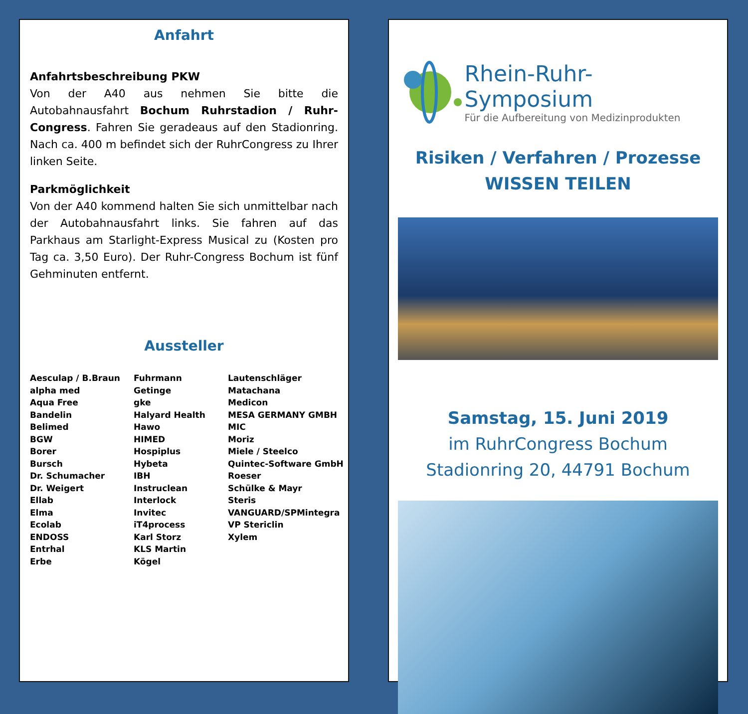Anfahrt
Anfahrtsbeschreibung PKW
Von der A40 aus nehmen Sie bitte die Autobahnausfahrt Bochum Ruhrstadion / Ruhr-Congress. Fahren Sie geradeaus auf den Stadionring. Nach ca. 400 m befindet sich der RuhrCongress zu Ihrer linken Seite.
Parkmöglichkeit
Von der A40 kommend halten Sie sich unmittelbar nach der Autobahnausfahrt links. Sie fahren auf das Parkhaus am Starlight-Express Musical zu (Kosten pro Tag ca. 3,50 Euro). Der Ruhr-Congress Bochum ist fünf Gehminuten entfernt.
Aussteller
Aesculap / B.Braun
alpha med
Aqua Free
Bandelin
Belimed
BGW
Borer
Bursch
Dr. Schumacher
Dr. Weigert
Ellab
Elma
Ecolab
ENDOSS
Entrhal
Erbe
Fuhrmann
Getinge
gke
Halyard Health
Hawo
HIMED
Hospiplus
Hybeta
IBH
Instruclean
Interlock
Invitec
iT4process
Karl Storz
KLS Martin
Kögel
Lautenschläger
Matachana
Medicon
MESA GERMANY GMBH
MIC
Moriz
Miele / Steelco
Quintec-Software GmbH
Roeser
Schülke & Mayr
Steris
VANGUARD/SPMintegra
VP Stericlin
Xylem
Rhein-Ruhr-Symposium
Für die Aufbereitung von Medizinprodukten
Risiken / Verfahren / Prozesse
WISSEN TEILEN
Samstag, 15. Juni 2019
im RuhrCongress Bochum
Stadionring 20, 44791 Bochum